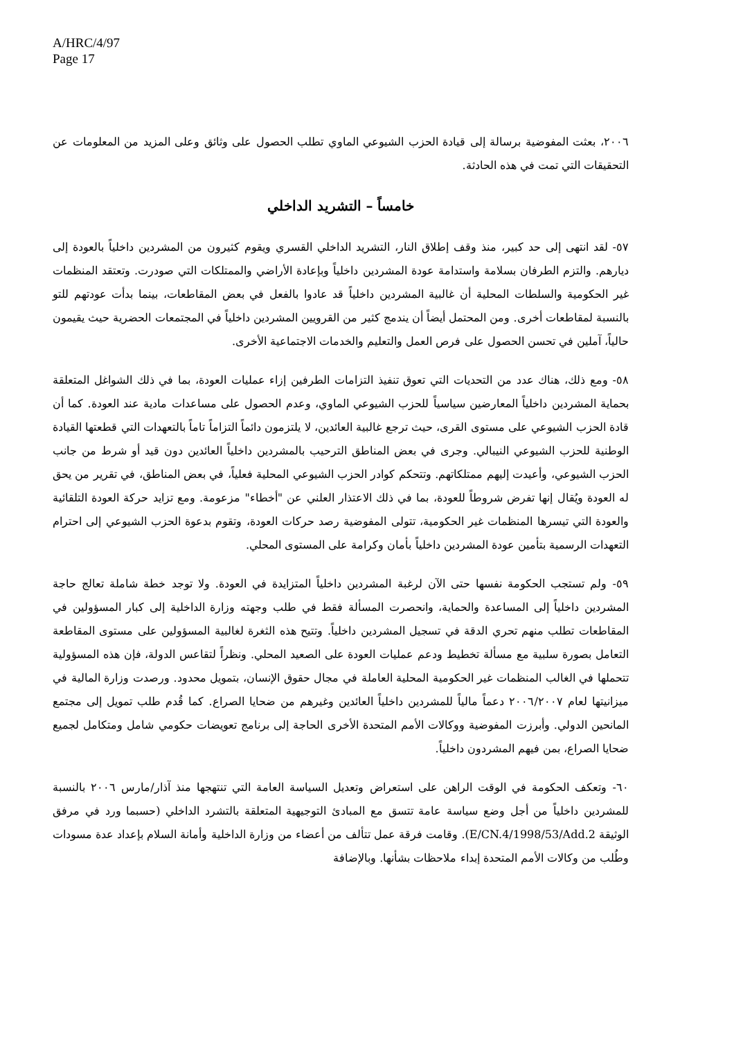A/HRC/4/97
Page 17
٢٠٠٦، بعثت المفوضية برسالة إلى قيادة الحزب الشيوعي الماوي تطلب الحصول على وثائق وعلى المزيد من المعلومات عن التحقيقات التي تمت في هذه الحادثة.
خامساً – التشريد الداخلي
٥٧- لقد انتهى إلى حد كبير، منذ وقف إطلاق النار، التشريد الداخلي القسري ويقوم كثيرون من المشردين داخلياً بالعودة إلى ديارهم. والتزم الطرفان بسلامة واستدامة عودة المشردين داخلياً وبإعادة الأراضي والممتلكات التي صودرت. وتعتقد المنظمات غير الحكومية والسلطات المحلية أن غالبية المشردين داخلياً قد عادوا بالفعل في بعض المقاطعات، بينما بدأت عودتهم للتو بالنسبة لمقاطعات أخرى. ومن المحتمل أيضاً أن يندمج كثير من القرويين المشردين داخلياً في المجتمعات الحضرية حيث يقيمون حالياً، آملين في تحسن الحصول على فرص العمل والتعليم والخدمات الاجتماعية الأخرى.
٥٨- ومع ذلك، هناك عدد من التحديات التي تعوق تنفيذ التزامات الطرفين إزاء عمليات العودة، بما في ذلك الشواغل المتعلقة بحماية المشردين داخلياً المعارضين سياسياً للحزب الشيوعي الماوي، وعدم الحصول على مساعدات مادية عند العودة. كما أن قادة الحزب الشيوعي على مستوى القرى، حيث ترجع غالبية العائدين، لا يلتزمون دائماً التزاماً تاماً بالتعهدات التي قطعتها القيادة الوطنية للحزب الشيوعي النيبالي. وجرى في بعض المناطق الترحيب بالمشردين داخلياً العائدين دون قيد أو شرط من جانب الحزب الشيوعي، وأعيدت إليهم ممتلكاتهم. وتتحكم كوادر الحزب الشيوعي المحلية فعلياً، في بعض المناطق، في تقرير من يحق له العودة ويُقال إنها تفرض شروطاً للعودة، بما في ذلك الاعتذار العلني عن "أخطاء" مزعومة. ومع تزايد حركة العودة التلقائية والعودة التي تيسرها المنظمات غير الحكومية، تتولى المفوضية رصد حركات العودة، وتقوم بدعوة الحزب الشيوعي إلى احترام التعهدات الرسمية بتأمين عودة المشردين داخلياً بأمان وكرامة على المستوى المحلي.
٥٩- ولم تستجب الحكومة نفسها حتى الآن لرغبة المشردين داخلياً المتزايدة في العودة. ولا توجد خطة شاملة تعالج حاجة المشردين داخلياً إلى المساعدة والحماية، وانحصرت المسألة فقط في طلب وجهته وزارة الداخلية إلى كبار المسؤولين في المقاطعات تطلب منهم تحري الدقة في تسجيل المشردين داخلياً. وتتيح هذه الثغرة لغالبية المسؤولين على مستوى المقاطعة التعامل بصورة سلبية مع مسألة تخطيط ودعم عمليات العودة على الصعيد المحلي. ونظراً لتقاعس الدولة، فإن هذه المسؤولية تتحملها في الغالب المنظمات غير الحكومية المحلية العاملة في مجال حقوق الإنسان، بتمويل محدود. ورصدت وزارة المالية في ميزانيتها لعام ٢٠٠٦/٢٠٠٧ دعماً مالياً للمشردين داخلياً العائدين وغيرهم من ضحايا الصراع. كما قُدم طلب تمويل إلى مجتمع المانحين الدولي. وأبرزت المفوضية ووكالات الأمم المتحدة الأخرى الحاجة إلى برنامج تعويضات حكومي شامل ومتكامل لجميع ضحايا الصراع، بمن فيهم المشردون داخلياً.
٦٠- وتعكف الحكومة في الوقت الراهن على استعراض وتعديل السياسة العامة التي تنتهجها منذ آذار/مارس ٢٠٠٦ بالنسبة للمشردين داخلياً من أجل وضع سياسة عامة تتسق مع المبادئ التوجيهية المتعلقة بالتشرد الداخلي (حسبما ورد في مرفق الوثيقة E/CN.4/1998/53/Add.2). وقامت فرقة عمل تتألف من أعضاء من وزارة الداخلية وأمانة السلام بإعداد عدة مسودات وطُلب من وكالات الأمم المتحدة إبداء ملاحظات بشأنها. وبالإضافة